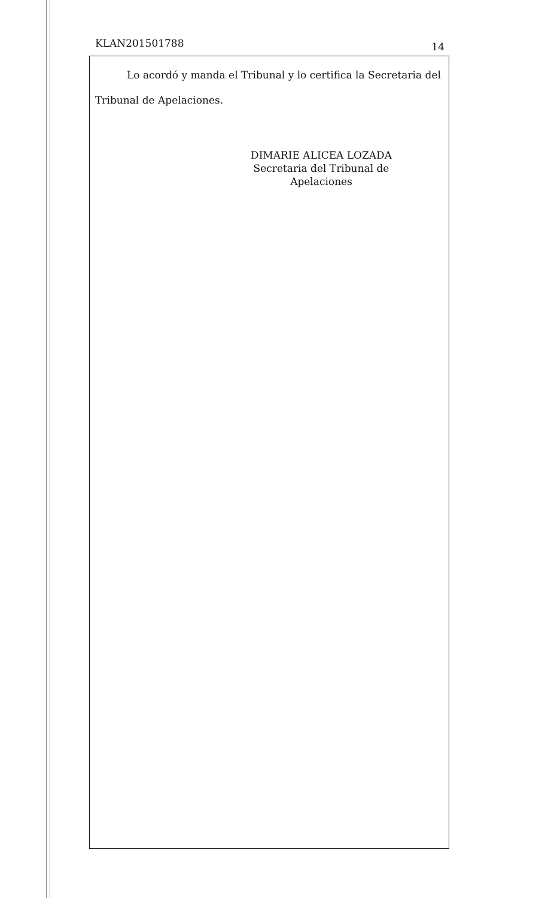KLAN201501788 14
Lo acordó y manda el Tribunal y lo certifica la Secretaria del Tribunal de Apelaciones.
DIMARIE ALICEA LOZADA
Secretaria del Tribunal de Apelaciones